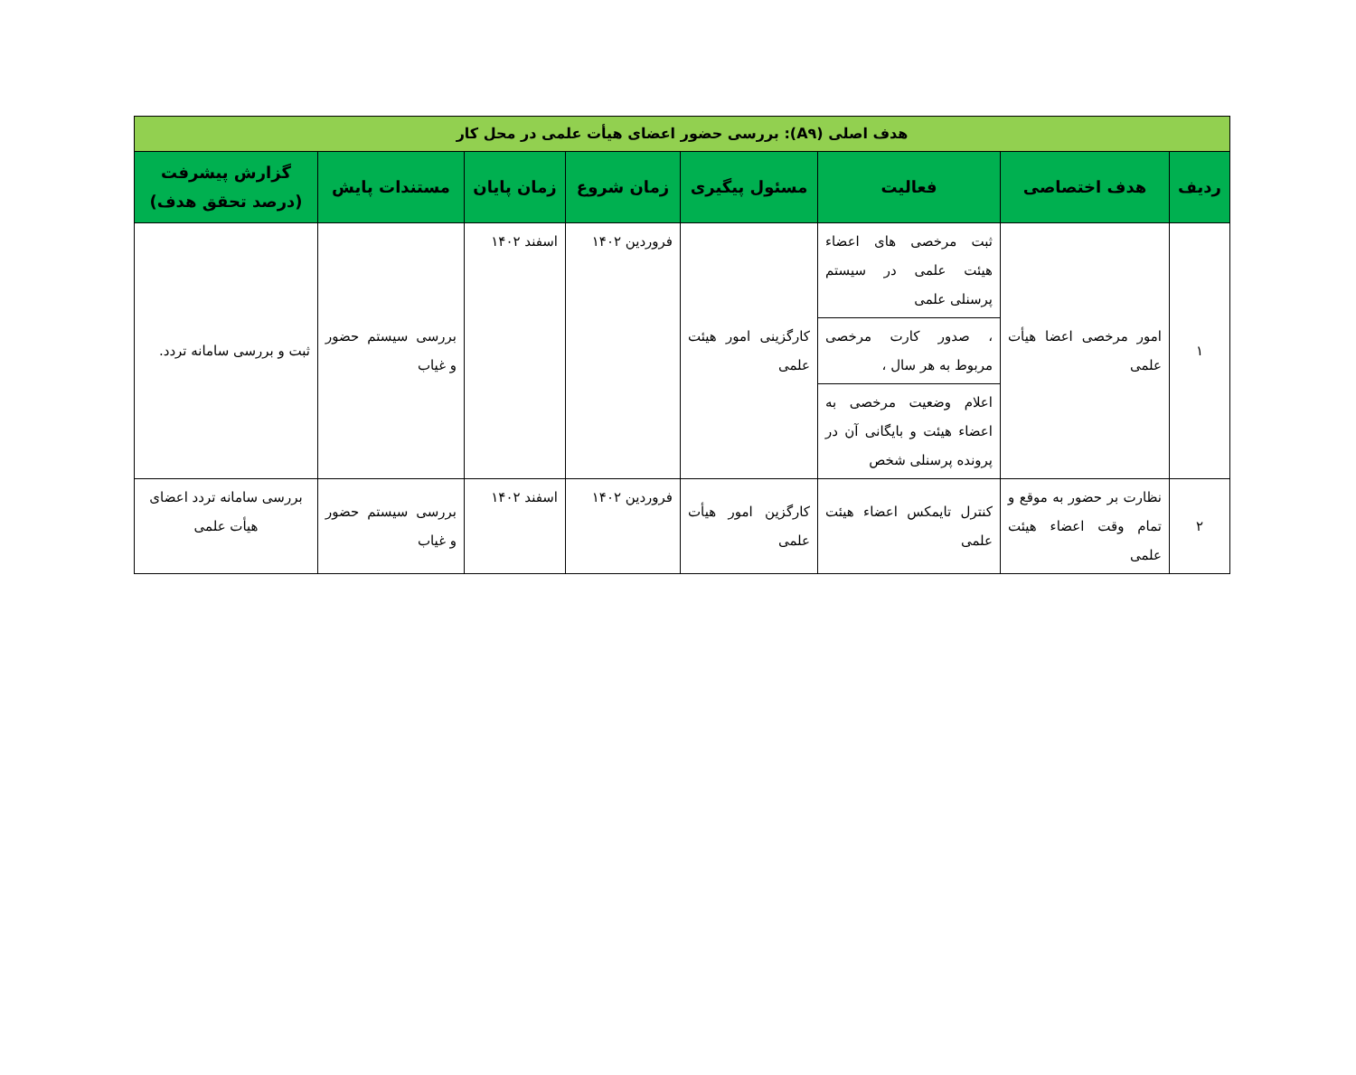| هدف اصلی (A۹): بررسی حضور اعضای هیأت علمی در محل کار | | | | | | | |
| ردیف | هدف اختصاصی | فعالیت | مسئول پیگیری | زمان شروع | زمان پایان | مستندات پایش | گزارش پیشرفت (درصد تحقق هدف) |
| ۱ | امور مرخصی اعضا هیأت علمی | ثبت مرخصی های اعضاء هیئت علمی در سیستم پرسنلی علمی | کارگزینی امور هیئت علمی | فروردین ۱۴۰۲ | اسفند ۱۴۰۲ | بررسی سیستم حضور و غیاب | ثبت و بررسی سامانه تردد. |
| | | ، صدور کارت مرخصی مربوط به هر سال ، | | | | | |
| | | اعلام وضعیت مرخصی به اعضاء هیئت و بایگانی آن در پرونده پرسنلی شخص | | | | | |
| ۲ | نظارت بر حضور به موقع و تمام وقت اعضاء هیئت علمی | کنترل تایمکس اعضاء هیئت علمی | کارگزین امور هیأت علمی | فروردین ۱۴۰۲ | اسفند ۱۴۰۲ | بررسی سیستم حضور و غیاب | بررسی سامانه تردد اعضای هیأت علمی |